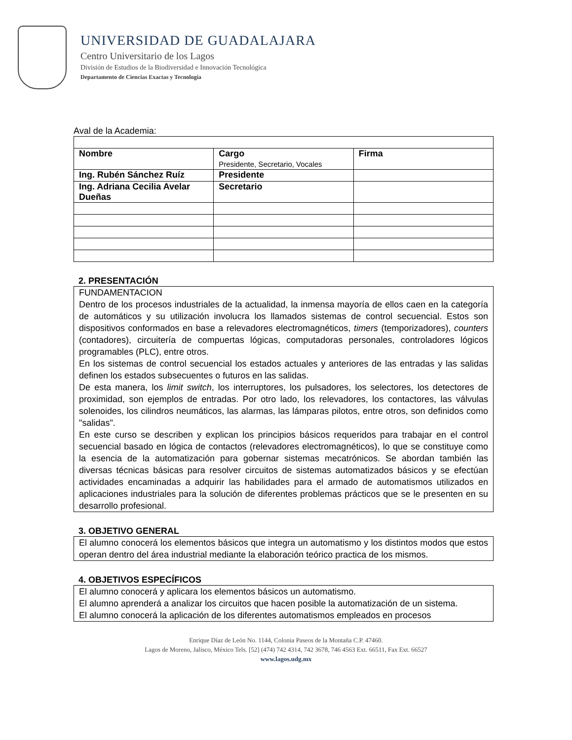UNIVERSIDAD DE GUADALAJARA
Centro Universitario de los Lagos
División de Estudios de la Biodiversidad e Innovación Tecnológica
Departamento de Ciencias Exactas y Tecnología
Aval de la Academia:
| Nombre | Cargo Presidente, Secretario, Vocales | Firma |
| Ing. Rubén Sánchez Ruíz | Presidente | |
| Ing. Adriana Cecilia Avelar Dueñas | Secretario | |
2. PRESENTACIÓN
FUNDAMENTACION
Dentro de los procesos industriales de la actualidad, la inmensa mayoría de ellos caen en la categoría de automáticos y su utilización involucra los llamados sistemas de control secuencial. Estos son dispositivos conformados en base a relevadores electromagnéticos, timers (temporizadores), counters (contadores), circuitería de compuertas lógicas, computadoras personales, controladores lógicos programables (PLC), entre otros.
En los sistemas de control secuencial los estados actuales y anteriores de las entradas y las salidas definen los estados subsecuentes o futuros en las salidas.
De esta manera, los limit switch, los interruptores, los pulsadores, los selectores, los detectores de proximidad, son ejemplos de entradas. Por otro lado, los relevadores, los contactores, las válvulas solenoides, los cilindros neumáticos, las alarmas, las lámparas pilotos, entre otros, son definidos como "salidas".
En este curso se describen y explican los principios básicos requeridos para trabajar en el control secuencial basado en lógica de contactos (relevadores electromagnéticos), lo que se constituye como la esencia de la automatización para gobernar sistemas mecatrónicos. Se abordan también las diversas técnicas básicas para resolver circuitos de sistemas automatizados básicos y se efectúan actividades encaminadas a adquirir las habilidades para el armado de automatismos utilizados en aplicaciones industriales para la solución de diferentes problemas prácticos que se le presenten en su desarrollo profesional.
3. OBJETIVO GENERAL
El alumno conocerá los elementos básicos que integra un automatismo y los distintos modos que estos operan dentro del área industrial mediante la elaboración teórico practica de los mismos.
4. OBJETIVOS ESPECÍFICOS
El alumno conocerá y aplicara los elementos básicos un automatismo.
El alumno aprenderá a analizar los circuitos que hacen posible la automatización de un sistema.
El alumno conocerá la aplicación de los diferentes automatismos empleados en procesos
Enrique Díaz de León No. 1144, Colonia Paseos de la Montaña C.P. 47460.
Lagos de Moreno, Jalisco, México Tels. [52] (474) 742 4314, 742 3678, 746 4563 Ext. 66511, Fax Ext. 66527
www.lagos.udg.mx